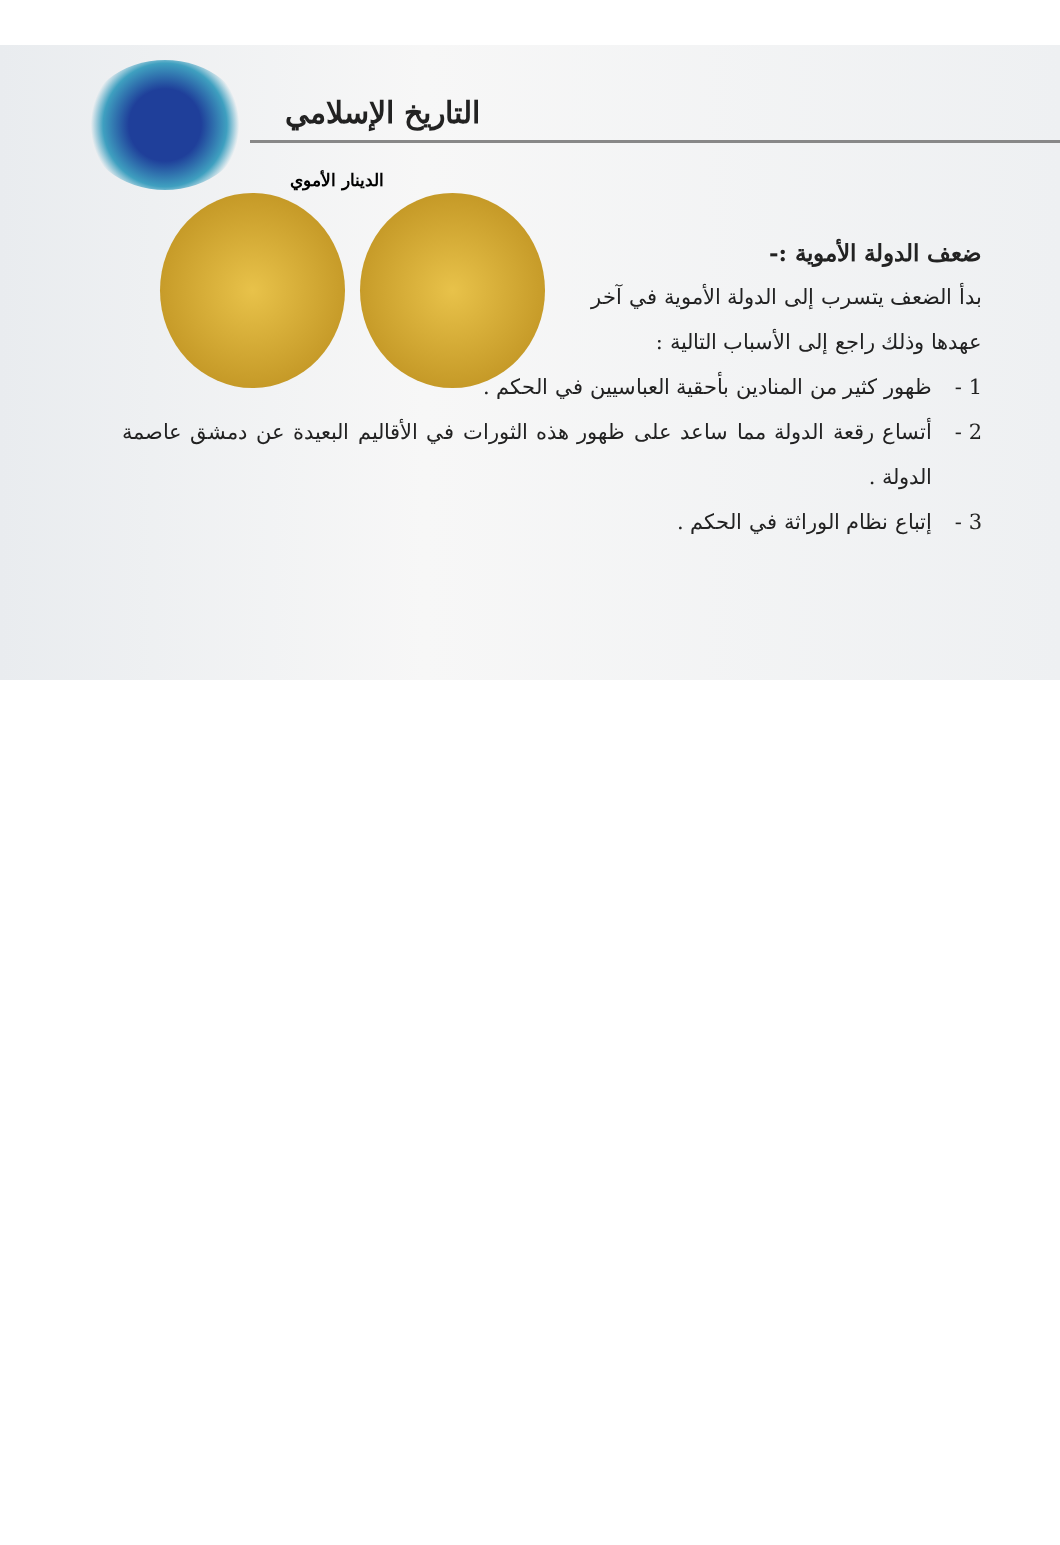التاريخ الإسلامي
الدينار الأموي
ضعف الدولة الأموية :-
بدأ الضعف يتسرب إلى الدولة الأموية في آخر عهدها وذلك راجع إلى الأسباب التالية :
1 - ظهور كثير من المنادين بأحقية العباسيين في الحكم .
2 - أتساع رقعة الدولة مما ساعد على ظهور هذه الثورات في الأقاليم البعيدة عن دمشق عاصمة الدولة .
3 - إتباع نظام الوراثة في الحكم .